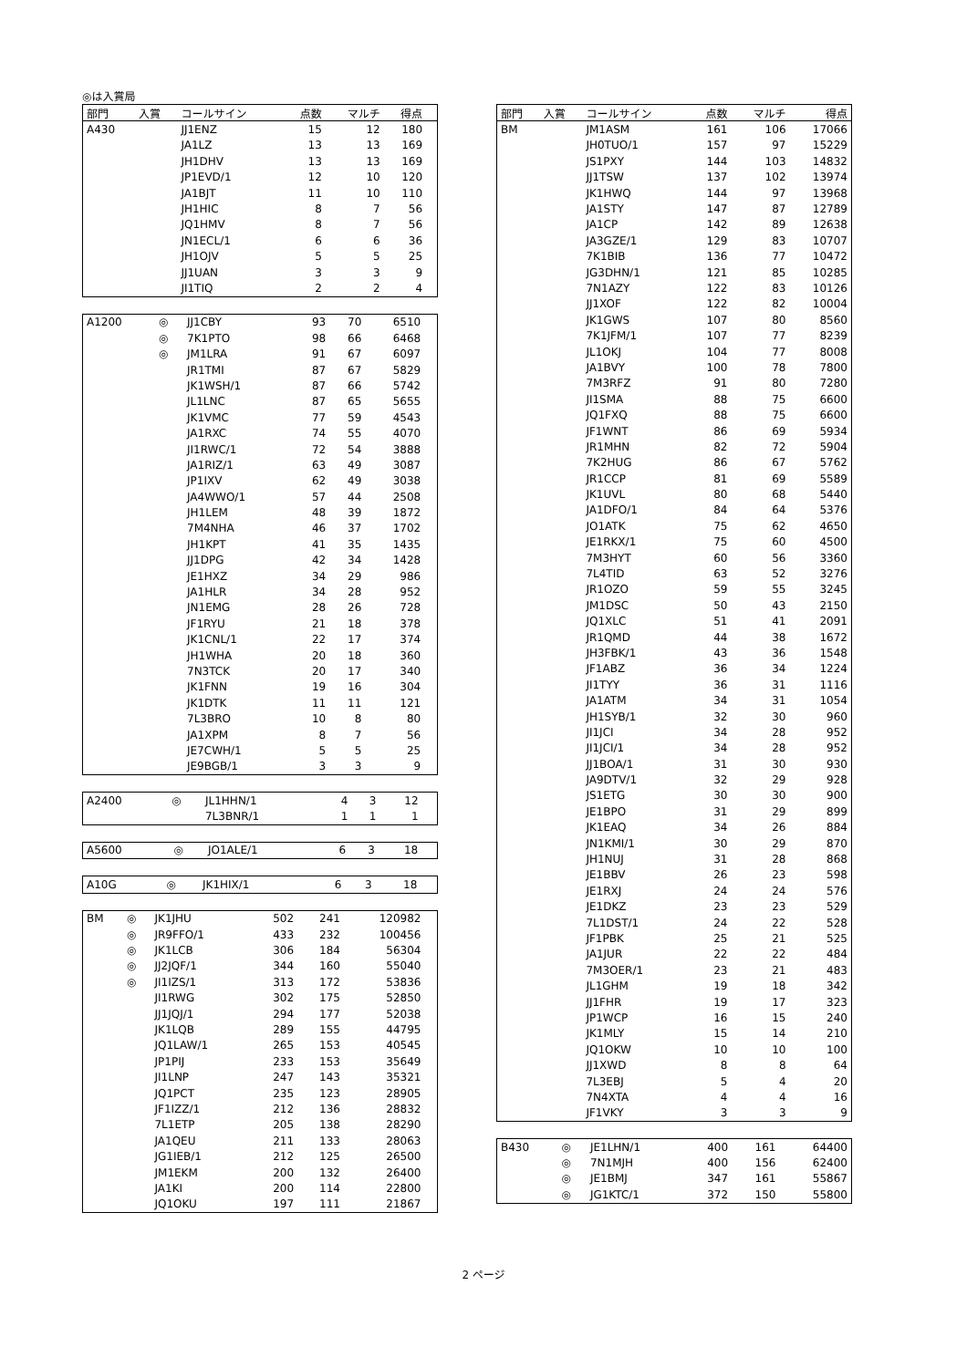◎は入賞局
| 部門 | 入賞 | コールサイン | 点数 | マルチ | 得点 | |
| --- | --- | --- | --- | --- | --- | --- |
| A430 | | JJ1ENZ | 15 | 12 | 180 | |
| | | JA1LZ | 13 | 13 | 169 | |
| | | JH1DHV | 13 | 13 | 169 | |
| | | JP1EVD/1 | 12 | 10 | 120 | |
| | | JA1BJT | 11 | 10 | 110 | |
| | | JH1HIC | 8 | 7 | 56 | |
| | | JQ1HMV | 8 | 7 | 56 | |
| | | JN1ECL/1 | 6 | 6 | 36 | |
| | | JH1OJV | 5 | 5 | 25 | |
| | | JJ1UAN | 3 | 3 | 9 | |
| | | JI1TIQ | 2 | 2 | 4 | |
| A1200 | ◎ | JJ1CBY | 93 | 70 | 6510 | |
| | ◎ | 7K1PTO | 98 | 66 | 6468 | |
| | ◎ | JM1LRA | 91 | 67 | 6097 | |
| | | JR1TMI | 87 | 67 | 5829 | |
| | | JK1WSH/1 | 87 | 66 | 5742 | |
| | | JL1LNC | 87 | 65 | 5655 | |
| | | JK1VMC | 77 | 59 | 4543 | |
| | | JA1RXC | 74 | 55 | 4070 | |
| | | JI1RWC/1 | 72 | 54 | 3888 | |
| | | JA1RIZ/1 | 63 | 49 | 3087 | |
| | | JP1IXV | 62 | 49 | 3038 | |
| | | JA4WWO/1 | 57 | 44 | 2508 | |
| | | JH1LEM | 48 | 39 | 1872 | |
| | | 7M4NHA | 46 | 37 | 1702 | |
| | | JH1KPT | 41 | 35 | 1435 | |
| | | JJ1DPG | 42 | 34 | 1428 | |
| | | JE1HXZ | 34 | 29 | 986 | |
| | | JA1HLR | 34 | 28 | 952 | |
| | | JN1EMG | 28 | 26 | 728 | |
| | | JF1RYU | 21 | 18 | 378 | |
| | | JK1CNL/1 | 22 | 17 | 374 | |
| | | JH1WHA | 20 | 18 | 360 | |
| | | 7N3TCK | 20 | 17 | 340 | |
| | | JK1FNN | 19 | 16 | 304 | |
| | | JK1DTK | 11 | 11 | 121 | |
| | | 7L3BRO | 10 | 8 | 80 | |
| | | JA1XPM | 8 | 7 | 56 | |
| | | JE7CWH/1 | 5 | 5 | 25 | |
| | | JE9BGB/1 | 3 | 3 | 9 | |
| A2400 | ◎ | JL1HHN/1 | 4 | 3 | 12 | |
| | | 7L3BNR/1 | 1 | 1 | 1 | |
| A5600 | ◎ | JO1ALE/1 | 6 | 3 | 18 | |
| A10G | ◎ | JK1HIX/1 | 6 | 3 | 18 | |
| BM | ◎ | JK1JHU | 502 | 241 | 120982 | |
| | ◎ | JR9FFO/1 | 433 | 232 | 100456 | |
| | ◎ | JK1LCB | 306 | 184 | 56304 | |
| | ◎ | JJ2JQF/1 | 344 | 160 | 55040 | |
| | ◎ | JI1IZS/1 | 313 | 172 | 53836 | |
| | | JI1RWG | 302 | 175 | 52850 | |
| | | JJ1JQJ/1 | 294 | 177 | 52038 | |
| | | JK1LQB | 289 | 155 | 44795 | |
| | | JQ1LAW/1 | 265 | 153 | 40545 | |
| | | JP1PIJ | 233 | 153 | 35649 | |
| | | JI1LNP | 247 | 143 | 35321 | |
| | | JQ1PCT | 235 | 123 | 28905 | |
| | | JF1IZZ/1 | 212 | 136 | 28832 | |
| | | 7L1ETP | 205 | 138 | 28290 | |
| | | JA1QEU | 211 | 133 | 28063 | |
| | | JG1IEB/1 | 212 | 125 | 26500 | |
| | | JM1EKM | 200 | 132 | 26400 | |
| | | JA1KI | 200 | 114 | 22800 | |
| | | JQ1OKU | 197 | 111 | 21867 | |
| 部門 | 入賞 | コールサイン | 点数 | マルチ | 得点 |
| --- | --- | --- | --- | --- | --- |
| BM | | JM1ASM | 161 | 106 | 17066 |
| | | JH0TUO/1 | 157 | 97 | 15229 |
| | | JS1PXY | 144 | 103 | 14832 |
| | | JJ1TSW | 137 | 102 | 13974 |
| | | JK1HWQ | 144 | 97 | 13968 |
| | | JA1STY | 147 | 87 | 12789 |
| | | JA1CP | 142 | 89 | 12638 |
| | | JA3GZE/1 | 129 | 83 | 10707 |
| | | 7K1BIB | 136 | 77 | 10472 |
| | | JG3DHN/1 | 121 | 85 | 10285 |
| | | 7N1AZY | 122 | 83 | 10126 |
| | | JJ1XOF | 122 | 82 | 10004 |
| | | JK1GWS | 107 | 80 | 8560 |
| | | 7K1JFM/1 | 107 | 77 | 8239 |
| | | JL1OKJ | 104 | 77 | 8008 |
| | | JA1BVY | 100 | 78 | 7800 |
| | | 7M3RFZ | 91 | 80 | 7280 |
| | | JI1SMA | 88 | 75 | 6600 |
| | | JQ1FXQ | 88 | 75 | 6600 |
| | | JF1WNT | 86 | 69 | 5934 |
| | | JR1MHN | 82 | 72 | 5904 |
| | | 7K2HUG | 86 | 67 | 5762 |
| | | JR1CCP | 81 | 69 | 5589 |
| | | JK1UVL | 80 | 68 | 5440 |
| | | JA1DFO/1 | 84 | 64 | 5376 |
| | | JO1ATK | 75 | 62 | 4650 |
| | | JE1RKX/1 | 75 | 60 | 4500 |
| | | 7M3HYT | 60 | 56 | 3360 |
| | | 7L4TID | 63 | 52 | 3276 |
| | | JR1OZO | 59 | 55 | 3245 |
| | | JM1DSC | 50 | 43 | 2150 |
| | | JQ1XLC | 51 | 41 | 2091 |
| | | JR1QMD | 44 | 38 | 1672 |
| | | JH3FBK/1 | 43 | 36 | 1548 |
| | | JF1ABZ | 36 | 34 | 1224 |
| | | JI1TYY | 36 | 31 | 1116 |
| | | JA1ATM | 34 | 31 | 1054 |
| | | JH1SYB/1 | 32 | 30 | 960 |
| | | JI1JCI | 34 | 28 | 952 |
| | | JI1JCI/1 | 34 | 28 | 952 |
| | | JJ1BOA/1 | 31 | 30 | 930 |
| | | JA9DTV/1 | 32 | 29 | 928 |
| | | JS1ETG | 30 | 30 | 900 |
| | | JE1BPO | 31 | 29 | 899 |
| | | JK1EAQ | 34 | 26 | 884 |
| | | JN1KMI/1 | 30 | 29 | 870 |
| | | JH1NUJ | 31 | 28 | 868 |
| | | JE1BBV | 26 | 23 | 598 |
| | | JE1RXJ | 24 | 24 | 576 |
| | | JE1DKZ | 23 | 23 | 529 |
| | | 7L1DST/1 | 24 | 22 | 528 |
| | | JF1PBK | 25 | 21 | 525 |
| | | JA1JUR | 22 | 22 | 484 |
| | | 7M3OER/1 | 23 | 21 | 483 |
| | | JL1GHM | 19 | 18 | 342 |
| | | JJ1FHR | 19 | 17 | 323 |
| | | JP1WCP | 16 | 15 | 240 |
| | | JK1MLY | 15 | 14 | 210 |
| | | JQ1OKW | 10 | 10 | 100 |
| | | JJ1XWD | 8 | 8 | 64 |
| | | 7L3EBJ | 5 | 4 | 20 |
| | | 7N4XTA | 4 | 4 | 16 |
| | | JF1VKY | 3 | 3 | 9 |
| B430 | ◎ | JE1LHN/1 | 400 | 161 | 64400 |
| | ◎ | 7N1MJH | 400 | 156 | 62400 |
| | ◎ | JE1BMJ | 347 | 161 | 55867 |
| | ◎ | JG1KTC/1 | 372 | 150 | 55800 |
2 ページ